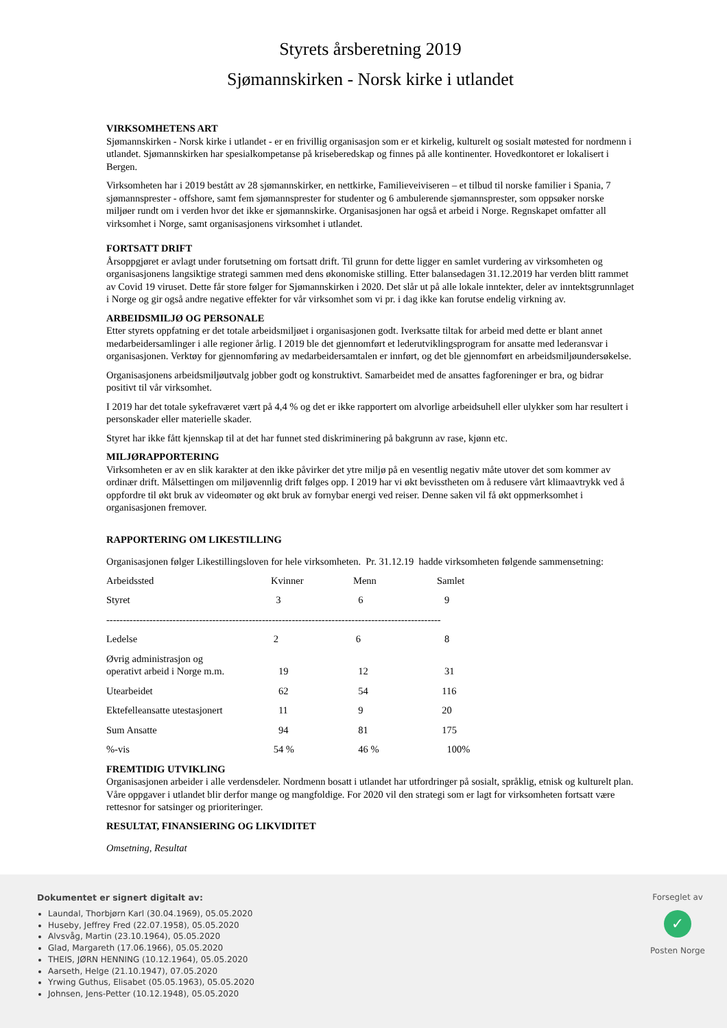Styrets årsberetning 2019
Sjømannskirken - Norsk kirke i utlandet
VIRKSOMHETENS ART
Sjømannskirken - Norsk kirke i utlandet - er en frivillig organisasjon som er et kirkelig, kulturelt og sosialt møtested for nordmenn i utlandet. Sjømannskirken har spesialkompetanse på kriseberedskap og finnes på alle kontinenter. Hovedkontoret er lokalisert i Bergen.
Virksomheten har i 2019 bestått av 28 sjømannskirker, en nettkirke, Familieveiviseren – et tilbud til norske familier i Spania, 7 sjømannsprester - offshore, samt fem sjømannsprester for studenter og 6 ambulerende sjømannsprester, som oppsøker norske miljøer rundt om i verden hvor det ikke er sjømannskirke. Organisasjonen har også et arbeid i Norge. Regnskapet omfatter all virksomhet i Norge, samt organisasjonens virksomhet i utlandet.
FORTSATT DRIFT
Årsoppgjøret er avlagt under forutsetning om fortsatt drift. Til grunn for dette ligger en samlet vurdering av virksomheten og organisasjonens langsiktige strategi sammen med dens økonomiske stilling. Etter balansedagen 31.12.2019 har verden blitt rammet av Covid 19 viruset. Dette får store følger for Sjømannskirken i 2020. Det slår ut på alle lokale inntekter, deler av inntektsgrunnlaget i Norge og gir også andre negative effekter for vår virksomhet som vi pr. i dag ikke kan forutse endelig virkning av.
ARBEIDSMILJØ OG PERSONALE
Etter styrets oppfatning er det totale arbeidsmiljøet i organisasjonen godt. Iverksatte tiltak for arbeid med dette er blant annet medarbeidersamlinger i alle regioner årlig. I 2019 ble det gjennomført et lederutviklingsprogram for ansatte med lederansvar i organisasjonen. Verktøy for gjennomføring av medarbeidersamtalen er innført, og det ble gjennomført en arbeidsmiljøundersøkelse.
Organisasjonens arbeidsmiljøutvalg jobber godt og konstruktivt. Samarbeidet med de ansattes fagforeninger er bra, og bidrar positivt til vår virksomhet.
I 2019 har det totale sykefraværet vært på 4,4 % og det er ikke rapportert om alvorlige arbeidsuhell eller ulykker som har resultert i personskader eller materielle skader.
Styret har ikke fått kjennskap til at det har funnet sted diskriminering på bakgrunn av rase, kjønn etc.
MILJØRAPPORTERING
Virksomheten er av en slik karakter at den ikke påvirker det ytre miljø på en vesentlig negativ måte utover det som kommer av ordinær drift. Målsettingen om miljøvennlig drift følges opp. I 2019 har vi økt bevisstheten om å redusere vårt klimaavtrykk ved å oppfordre til økt bruk av videomøter og økt bruk av fornybar energi ved reiser. Denne saken vil få økt oppmerksomhet i organisasjonen fremover.
RAPPORTERING OM LIKESTILLING
Organisasjonen følger Likestillingsloven for hele virksomheten. Pr. 31.12.19 hadde virksomheten følgende sammensetning:
| Arbeidssted | Kvinner | Menn | Samlet |
| Styret | 3 | 6 | 9 |
| ----------------------------------------------------------------------------------------------------- | | | |
| Ledelse | 2 | 6 | 8 |
| Øvrig administrasjon og operativt arbeid i Norge m.m. | 19 | 12 | 31 |
| Utearbeidet | 62 | 54 | 116 |
| Ektefelleansatte utestasjonert | 11 | 9 | 20 |
| Sum Ansatte | 94 | 81 | 175 |
| %-vis | 54 % | 46 % | 100% |
FREMTIDIG UTVIKLING
Organisasjonen arbeider i alle verdensdeler. Nordmenn bosatt i utlandet har utfordringer på sosialt, språklig, etnisk og kulturelt plan. Våre oppgaver i utlandet blir derfor mange og mangfoldige. For 2020 vil den strategi som er lagt for virksomheten fortsatt være rettesnor for satsinger og prioriteringer.
RESULTAT, FINANSIERING OG LIKVIDITET
Omsetning, Resultat
Dokumentet er signert digitalt av:
Laundal, Thorbjørn Karl (30.04.1969), 05.05.2020
Huseby, Jeffrey Fred (22.07.1958), 05.05.2020
Alvsvåg, Martin (23.10.1964), 05.05.2020
Glad, Margareth (17.06.1966), 05.05.2020
THEIS, JØRN HENNING (10.12.1964), 05.05.2020
Aarseth, Helge (21.10.1947), 07.05.2020
Yrwing Guthus, Elisabet (05.05.1963), 05.05.2020
Johnsen, Jens-Petter (10.12.1948), 05.05.2020
Forseglet av
✓
Posten Norge